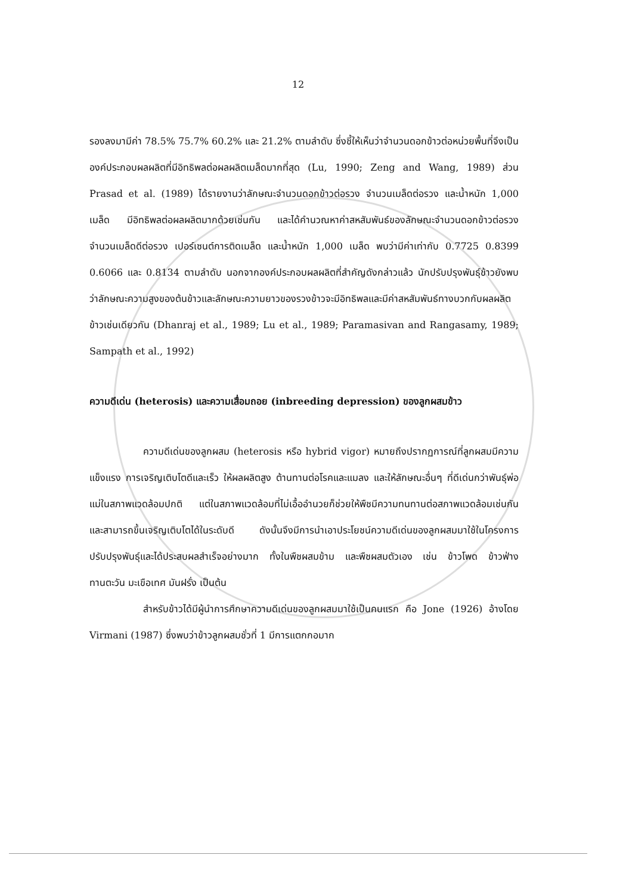12
รองลงมามีค่า 78.5% 75.7% 60.2% และ 21.2% ตามลำดับ ซึ่งชี้ให้เห็นว่าจำนวนดอกข้าวต่อหน่วยพื้นที่จึงเป็นองค์ประกอบผลผลิตที่มีอิทธิพลต่อผลผลิตเมล็ดมากที่สุด (Lu, 1990; Zeng and Wang, 1989) ส่วน Prasad et al. (1989) ได้รายงานว่าลักษณะจำนวนดอกข้าวต่อรวง จำนวนเมล็ดต่อรวง และน้ำหนัก 1,000 เมล็ด มีอิทธิพลต่อผลผลิตมากด้วยเช่นกัน และได้คำนวณหาค่าสหสัมพันธ์ของลักษณะจำนวนดอกข้าวต่อรวง จำนวนเมล็ดดีต่อรวง เปอร์เซนต์การติดเมล็ด และน้ำหนัก 1,000 เมล็ด พบว่ามีค่าเท่ากับ 0.7725 0.8399 0.6066 และ 0.8134 ตามลำดับ นอกจากองค์ประกอบผลผลิตที่สำคัญดังกล่าวแล้ว นักปรับปรุงพันธุ์ข้าวยังพบว่าลักษณะความสูงของต้นข้าวและลักษณะความยาวของรวงข้าวจะมีอิทธิพลและมีค่าสหสัมพันธ์ทางบวกกับผลผลิตข้าวเช่นเดียวกัน (Dhanraj et al., 1989; Lu et al., 1989; Paramasivan and Rangasamy, 1989; Sampath et al., 1992)
ความดีเด่น (heterosis) และความเสื่อมถอย (inbreeding depression) ของลูกผสมข้าว
ความดีเด่นของลูกผสม (heterosis หรือ hybrid vigor) หมายถึงปรากฏการณ์ที่ลูกผสมมีความแข็งแรง การเจริญเติบโตดีและเร็ว ให้ผลผลิตสูง ต้านทานต่อโรคและแมลง และให้ลักษณะอื่นๆ ที่ดีเด่นกว่าพันธุ์พ่อแม่ในสภาพแวดล้อมปกติ แต่ในสภาพแวดล้อมที่ไม่เอื้ออำนวยก็ช่วยให้พืชมีความทนทานต่อสภาพแวดล้อมเช่นกัน และสามารถขึ้นเจริญเติบโตได้ในระดับดี ดังนั้นจึงมีการนำเอาประโยชน์ความดีเด่นของลูกผสมมาใช้ในโครงการปรับปรุงพันธุ์และได้ประสบผลสำเร็จอย่างมาก ทั้งในพืชผสมข้าม และพืชผสมตัวเอง เช่น ข้าวโพด ข้าวฟ่าง ทานตะวัน มะเขือเทศ มันฝรั่ง เป็นต้น
สำหรับข้าวได้มีผู้นำการศึกษาความดีเด่นของลูกผสมมาใช้เป็นคนแรก คือ Jone (1926) อ้างโดย Virmani (1987) ซึ่งพบว่าข้าวลูกผสมชั่วที่ 1 มีการแตกกอมาก